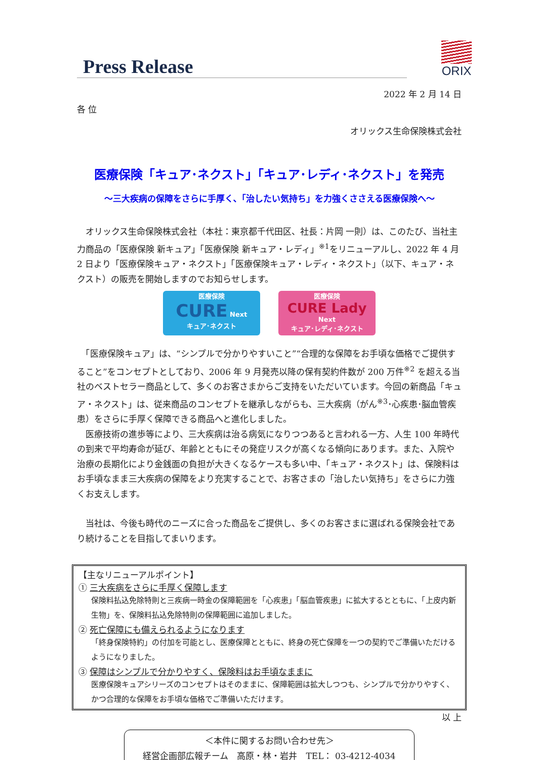Press Release
ORIX
2022 年 2 月 14 日
各 位
オリックス生命保険株式会社
医療保険「キュア･ネクスト」「キュア･レディ･ネクスト」を発売
～三大疾病の保障をさらに手厚く､「治したい気持ち」を力強くささえる医療保険へ～
　オリックス生命保険株式会社（本社：東京都千代田区、社長：片岡 一則）は、このたび、当社主力商品の「医療保険 新キュア」「医療保険 新キュア・レディ」<sup>※1</sup>をリニューアルし、2022 年 4 月 2 日より「医療保険キュア・ネクスト」「医療保険キュア・レディ・ネクスト」（以下、キュア・ネクスト）の販売を開始しますのでお知らせします。
医療保険
CURE Next
キュア･ネクスト
医療保険
CURE Lady Next
キュア･レディ･ネクスト
　「医療保険キュア」は、“シンプルで分かりやすいこと”“合理的な保障をお手頃な価格でご提供すること”をコンセプトとしており、2006 年 9 月発売以降の保有契約件数が 200 万件<sup>※2</sup> を超える当社のベストセラー商品として、多くのお客さまからご支持をいただいています。今回の新商品「キュア・ネクスト」は、従来商品のコンセプトを継承しながらも、三大疾病（がん<sup>※3</sup>･心疾患･脳血管疾患）をさらに手厚く保障できる商品へと進化しました。
　医療技術の進歩等により、三大疾病は治る病気になりつつあると言われる一方、人生 100 年時代の到来で平均寿命が延び、年齢とともにその発症リスクが高くなる傾向にあります。また、入院や治療の長期化により金銭面の負担が大きくなるケースも多い中、「キュア・ネクスト」は、保険料はお手頃なまま三大疾病の保障をより充実することで、お客さまの「治したい気持ち」をさらに力強くお支えします。
　当社は、今後も時代のニーズに合った商品をご提供し、多くのお客さまに選ばれる保険会社であり続けることを目指してまいります。
【主なリニューアルポイント】
① 三大疾病をさらに手厚く保障します
保険料払込免除特則と三疾病一時金の保障範囲を「心疾患」「脳血管疾患」に拡大するとともに、「上皮内新生物」を、保険料払込免除特則の保障範囲に追加しました。
② 死亡保障にも備えられるようになります
「終身保険特約」の付加を可能とし、医療保障とともに、終身の死亡保障を一つの契約でご準備いただけるようになりました。
③ 保障はシンプルで分かりやすく、保険料はお手頃なままに
医療保険キュアシリーズのコンセプトはそのままに、保障範囲は拡大しつつも、シンプルで分かりやすく、かつ合理的な保障をお手頃な価格でご準備いただけます。
以 上
＜本件に関するお問い合わせ先＞
経営企画部広報チーム　高原・林・岩井　TEL： 03-4212-4034